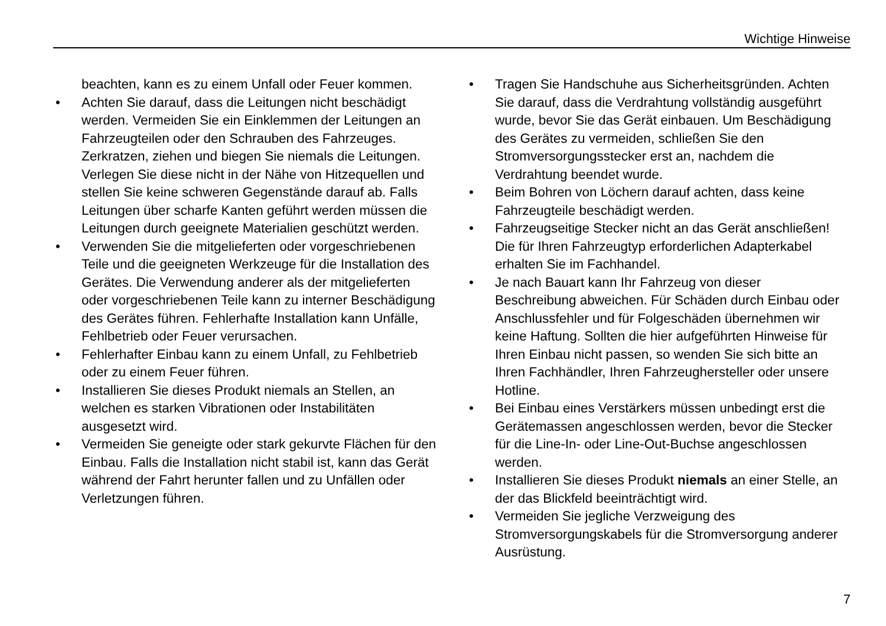Wichtige Hinweise
beachten, kann es zu einem Unfall oder Feuer kommen.
• Achten Sie darauf, dass die Leitungen nicht beschädigt werden. Vermeiden Sie ein Einklemmen der Leitungen an Fahrzeugteilen oder den Schrauben des Fahrzeuges. Zerkratzen, ziehen und biegen Sie niemals die Leitungen. Verlegen Sie diese nicht in der Nähe von Hitzequellen und stellen Sie keine schweren Gegenstände darauf ab. Falls Leitungen über scharfe Kanten geführt werden müssen die Leitungen durch geeignete Materialien geschützt werden.
• Verwenden Sie die mitgelieferten oder vorgeschriebenen Teile und die geeigneten Werkzeuge für die Installation des Gerätes. Die Verwendung anderer als der mitgelieferten oder vorgeschriebenen Teile kann zu interner Beschädigung des Gerätes führen. Fehlerhafte Installation kann Unfälle, Fehlbetrieb oder Feuer verursachen.
• Fehlerhafter Einbau kann zu einem Unfall, zu Fehlbetrieb oder zu einem Feuer führen.
• Installieren Sie dieses Produkt niemals an Stellen, an welchen es starken Vibrationen oder Instabilitäten ausgesetzt wird.
• Vermeiden Sie geneigte oder stark gekurvte Flächen für den Einbau. Falls die Installation nicht stabil ist, kann das Gerät während der Fahrt herunter fallen und zu Unfällen oder Verletzungen führen.
• Tragen Sie Handschuhe aus Sicherheitsgründen. Achten Sie darauf, dass die Verdrahtung vollständig ausgeführt wurde, bevor Sie das Gerät einbauen. Um Beschädigung des Gerätes zu vermeiden, schließen Sie den Stromversorgungsstecker erst an, nachdem die Verdrahtung beendet wurde.
• Beim Bohren von Löchern darauf achten, dass keine Fahrzeugteile beschädigt werden.
• Fahrzeugseitige Stecker nicht an das Gerät anschließen! Die für Ihren Fahrzeugtyp erforderlichen Adapterkabel erhalten Sie im Fachhandel.
• Je nach Bauart kann Ihr Fahrzeug von dieser Beschreibung abweichen. Für Schäden durch Einbau oder Anschlussfehler und für Folgeschäden übernehmen wir keine Haftung. Sollten die hier aufgeführten Hinweise für Ihren Einbau nicht passen, so wenden Sie sich bitte an Ihren Fachhändler, Ihren Fahrzeughersteller oder unsere Hotline.
• Bei Einbau eines Verstärkers müssen unbedingt erst die Gerätemassen angeschlossen werden, bevor die Stecker für die Line-In- oder Line-Out-Buchse angeschlossen werden.
• Installieren Sie dieses Produkt niemals an einer Stelle, an der das Blickfeld beeinträchtigt wird.
• Vermeiden Sie jegliche Verzweigung des Stromversorgungskabels für die Stromversorgung anderer Ausrüstung.
7